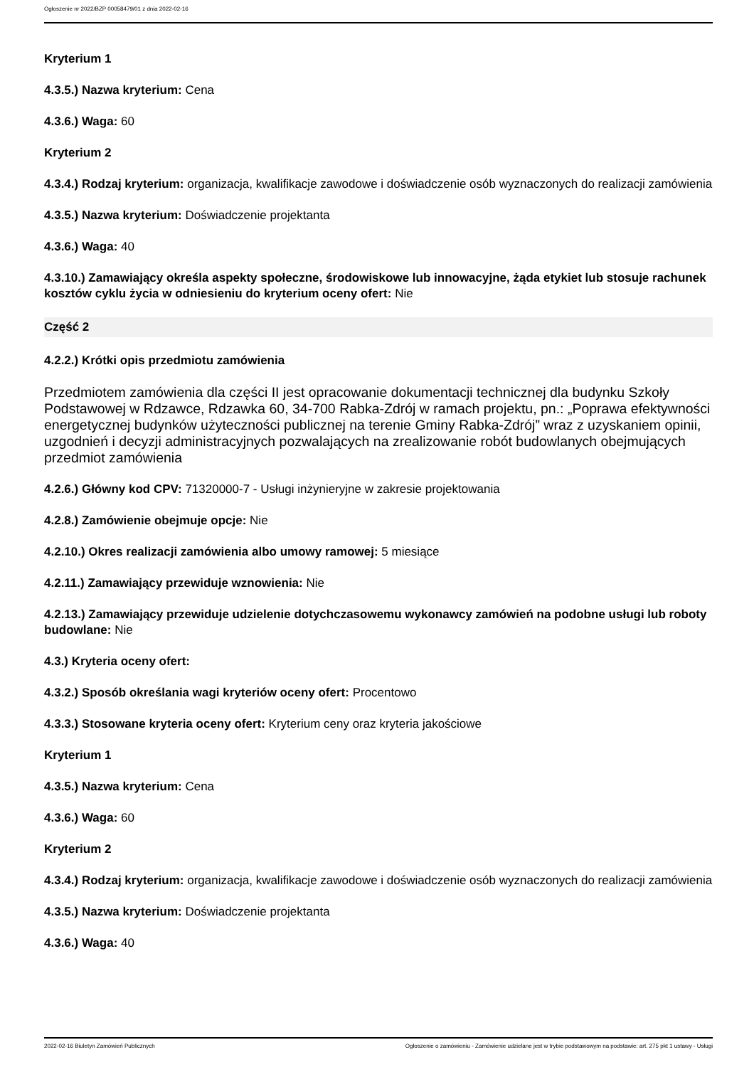Ogłoszenie nr 2022/BZP 00058479/01 z dnia 2022-02-16
Kryterium 1
4.3.5.) Nazwa kryterium: Cena
4.3.6.) Waga: 60
Kryterium 2
4.3.4.) Rodzaj kryterium: organizacja, kwalifikacje zawodowe i doświadczenie osób wyznaczonych do realizacji zamówienia
4.3.5.) Nazwa kryterium: Doświadczenie projektanta
4.3.6.) Waga: 40
4.3.10.) Zamawiający określa aspekty społeczne, środowiskowe lub innowacyjne, żąda etykiet lub stosuje rachunek kosztów cyklu życia w odniesieniu do kryterium oceny ofert: Nie
Część 2
4.2.2.) Krótki opis przedmiotu zamówienia
Przedmiotem zamówienia dla części II jest opracowanie dokumentacji technicznej dla budynku Szkoły Podstawowej w Rdzawce, Rdzawka 60, 34-700 Rabka-Zdrój w ramach projektu, pn.: „Poprawa efektywności energetycznej budynków użyteczności publicznej na terenie Gminy Rabka-Zdrój” wraz z uzyskaniem opinii, uzgodnień i decyzji administracyjnych pozwalających na zrealizowanie robót budowlanych obejmujących przedmiot zamówienia
4.2.6.) Główny kod CPV: 71320000-7 - Usługi inżynieryjne w zakresie projektowania
4.2.8.) Zamówienie obejmuje opcje: Nie
4.2.10.) Okres realizacji zamówienia albo umowy ramowej: 5 miesiące
4.2.11.) Zamawiający przewiduje wznowienia: Nie
4.2.13.) Zamawiający przewiduje udzielenie dotychczasowemu wykonawcy zamówień na podobne usługi lub roboty budowlane: Nie
4.3.) Kryteria oceny ofert:
4.3.2.) Sposób określania wagi kryteriów oceny ofert: Procentowo
4.3.3.) Stosowane kryteria oceny ofert: Kryterium ceny oraz kryteria jakościowe
Kryterium 1
4.3.5.) Nazwa kryterium: Cena
4.3.6.) Waga: 60
Kryterium 2
4.3.4.) Rodzaj kryterium: organizacja, kwalifikacje zawodowe i doświadczenie osób wyznaczonych do realizacji zamówienia
4.3.5.) Nazwa kryterium: Doświadczenie projektanta
4.3.6.) Waga: 40
2022-02-16 Biuletyn Zamówień Publicznych Ogłoszenie o zamówieniu - Zamówienie udzielane jest w trybie podstawowym na podstawie: art. 275 pkt 1 ustawy - Usługi